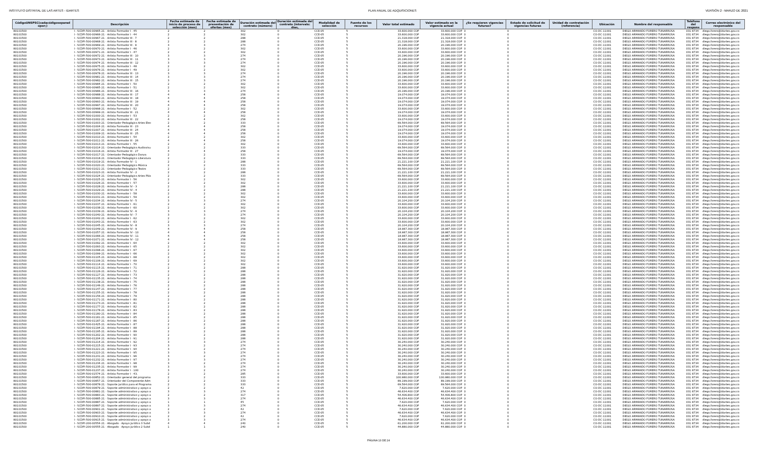INSTITUTO DISTRITAL DE LAS ARTES - IDARTES PLAN ANUAL DE ADQUISICIONES VERSIÓN 2 - MARZO DE 2021
| CódigoUNSPSC(cadacódigoseparad opor;) | Descripción | Fecha estimada de inicio de proceso de selección (mes) | Fecha estimada de presentación de ofertas (mes) | Duración estimada del contrato (número) | Duración estimada del contrato (intervalo: días, | Modalidad de selección | Fuente de los recursos | Valor total estimado | Valor estimado en la vigencia actual | ¿Se requieren vigencias futuras? | Estado de solicitud de vigencias futuras | Unidad de contratación (referencia) | Ubicación | Nombre del responsable | Teléfono del respons | Correo electrónico del responsable |
| --- | --- | --- | --- | --- | --- | --- | --- | --- | --- | --- | --- | --- | --- | --- | --- | --- |
| 80101500 | I - SCDPI-500-00965-21 - Artista Formador I - 45 | 2 | 2 | 302 | 0 | CCE-05 | 5 | 33.600.000 COP | 33.600.000 COP | 0 | 0 | | CO-DC-11001 | DIEGO ARMANDO FORERO TUNARROSA | 031 8734 | diego.forero@idartes.gov.co |
| 80101500 | I - SCDPI-500-00966-21 - Artista Formador I - 44 | 2 | 2 | 302 | 0 | CCE-05 | 5 | 33.600.000 COP | 33.600.000 COP | 0 | 0 | | CO-DC-11001 | DIEGO ARMANDO FORERO TUNARROSA | 031 8734 | diego.forero@idartes.gov.co |
| 80101500 | I - SCDPI-500-00967-21 - Artista Formador III - 7 | 2 | 2 | 288 | 0 | CCE-05 | 5 | 21.318.000 COP | 21.318.000 COP | 0 | 0 | | CO-DC-11001 | DIEGO ARMANDO FORERO TUNARROSA | 031 8734 | diego.forero@idartes.gov.co |
| 80101500 | I - SCDPI-500-00968-21 - Artista Formador III - 8 | 2 | 2 | 288 | 0 | CCE-05 | 5 | 21.318.000 COP | 21.318.000 COP | 0 | 0 | | CO-DC-11001 | DIEGO ARMANDO FORERO TUNARROSA | 031 8734 | diego.forero@idartes.gov.co |
| 80101500 | I - SCDPI-500-00969-21 - Artista Formador III - 9 | 3 | 3 | 274 | 0 | CCE-05 | 5 | 20.196.000 COP | 20.196.000 COP | 0 | 0 | | CO-DC-11001 | DIEGO ARMANDO FORERO TUNARROSA | 031 8734 | diego.forero@idartes.gov.co |
| 80101500 | I - SCDPI-500-00970-21 - Artista Formador I - 46 | 2 | 2 | 302 | 0 | CCE-05 | 5 | 33.600.000 COP | 33.600.000 COP | 0 | 0 | | CO-DC-11001 | DIEGO ARMANDO FORERO TUNARROSA | 031 8734 | diego.forero@idartes.gov.co |
| 80101500 | I - SCDPI-500-00971-21 - Artista Formador I - 47 | 2 | 2 | 302 | 0 | CCE-05 | 5 | 33.600.000 COP | 33.600.000 COP | 0 | 0 | | CO-DC-11001 | DIEGO ARMANDO FORERO TUNARROSA | 031 8734 | diego.forero@idartes.gov.co |
| 80101500 | I - SCDPI-500-00972-21 - Artista Formador III - 10 | 3 | 3 | 274 | 0 | CCE-05 | 5 | 20.196.000 COP | 20.196.000 COP | 0 | 0 | | CO-DC-11001 | DIEGO ARMANDO FORERO TUNARROSA | 031 8734 | diego.forero@idartes.gov.co |
| 80101500 | I - SCDPI-500-00973-21 - Artista Formador III - 11 | 3 | 3 | 274 | 0 | CCE-05 | 5 | 20.196.000 COP | 20.196.000 COP | 0 | 0 | | CO-DC-11001 | DIEGO ARMANDO FORERO TUNARROSA | 031 8734 | diego.forero@idartes.gov.co |
| 80101500 | I - SCDPI-500-00974-21 - Artista Formador III - 12 | 3 | 3 | 274 | 0 | CCE-05 | 5 | 20.196.000 COP | 20.196.000 COP | 0 | 0 | | CO-DC-11001 | DIEGO ARMANDO FORERO TUNARROSA | 031 8734 | diego.forero@idartes.gov.co |
| 80101500 | I - SCDPI-500-00975-21 - Artista Formador I - 48 | 2 | 2 | 302 | 0 | CCE-05 | 5 | 33.600.000 COP | 33.600.000 COP | 0 | 0 | | CO-DC-11001 | DIEGO ARMANDO FORERO TUNARROSA | 031 8734 | diego.forero@idartes.gov.co |
| 80101500 | I - SCDPI-500-00976-21 - Artista Formador I - 49 | 2 | 2 | 302 | 0 | CCE-05 | 5 | 33.600.000 COP | 33.600.000 COP | 0 | 0 | | CO-DC-11001 | DIEGO ARMANDO FORERO TUNARROSA | 031 8734 | diego.forero@idartes.gov.co |
| 80101500 | I - SCDPI-500-00978-21 - Artista Formador III - 13 | 3 | 3 | 274 | 0 | CCE-05 | 5 | 20.196.000 COP | 20.196.000 COP | 0 | 0 | | CO-DC-11001 | DIEGO ARMANDO FORERO TUNARROSA | 031 8734 | diego.forero@idartes.gov.co |
| 80101500 | I - SCDPI-500-00981-21 - Artista Formador III - 14 | 3 | 3 | 274 | 0 | CCE-05 | 5 | 20.196.000 COP | 20.196.000 COP | 0 | 0 | | CO-DC-11001 | DIEGO ARMANDO FORERO TUNARROSA | 031 8734 | diego.forero@idartes.gov.co |
| 80101500 | I - SCDPI-500-00982-21 - Artista Formador III - 15 | 3 | 3 | 274 | 0 | CCE-05 | 5 | 20.196.000 COP | 20.196.000 COP | 0 | 0 | | CO-DC-11001 | DIEGO ARMANDO FORERO TUNARROSA | 031 8734 | diego.forero@idartes.gov.co |
| 80101500 | I - SCDPI-500-00984-21 - Artista Formador I - 50 | 2 | 2 | 302 | 0 | CCE-05 | 5 | 33.600.000 COP | 33.600.000 COP | 0 | 0 | | CO-DC-11001 | DIEGO ARMANDO FORERO TUNARROSA | 031 8734 | diego.forero@idartes.gov.co |
| 80101500 | I - SCDPI-500-00985-21 - Artista Formador I - 51 | 2 | 2 | 302 | 0 | CCE-05 | 5 | 33.600.000 COP | 33.600.000 COP | 0 | 0 | | CO-DC-11001 | DIEGO ARMANDO FORERO TUNARROSA | 031 8734 | diego.forero@idartes.gov.co |
| 80101500 | I - SCDPI-500-00986-21 - Artista Formador III - 16 | 3 | 3 | 274 | 0 | CCE-05 | 5 | 20.196.000 COP | 20.196.000 COP | 0 | 0 | | CO-DC-11001 | DIEGO ARMANDO FORERO TUNARROSA | 031 8734 | diego.forero@idartes.gov.co |
| 80101500 | I - SCDPI-500-00988-21 - Artista Formador III - 17 | 4 | 4 | 258 | 0 | CCE-05 | 5 | 19.074.000 COP | 19.074.000 COP | 0 | 0 | | CO-DC-11001 | DIEGO ARMANDO FORERO TUNARROSA | 031 8734 | diego.forero@idartes.gov.co |
| 80101500 | I - SCDPI-500-00990-21 - Artista Formador III - 18 | 4 | 4 | 258 | 0 | CCE-05 | 5 | 19.074.000 COP | 19.074.000 COP | 0 | 0 | | CO-DC-11001 | DIEGO ARMANDO FORERO TUNARROSA | 031 8734 | diego.forero@idartes.gov.co |
| 80101500 | I - SCDPI-500-00993-21 - Artista Formador III - 19 | 4 | 4 | 258 | 0 | CCE-05 | 5 | 19.074.000 COP | 19.074.000 COP | 0 | 0 | | CO-DC-11001 | DIEGO ARMANDO FORERO TUNARROSA | 031 8734 | diego.forero@idartes.gov.co |
| 80101500 | I - SCDPI-500-00997-21 - Artista Formador III - 20 | 4 | 4 | 258 | 0 | CCE-05 | 5 | 19.074.000 COP | 19.074.000 COP | 0 | 0 | | CO-DC-11001 | DIEGO ARMANDO FORERO TUNARROSA | 031 8734 | diego.forero@idartes.gov.co |
| 80101500 | I - SCDPI-500-00998-21 - Artista Formador I - 52 | 2 | 2 | 302 | 0 | CCE-05 | 5 | 33.600.000 COP | 33.600.000 COP | 0 | 0 | | CO-DC-11001 | DIEGO ARMANDO FORERO TUNARROSA | 031 8734 | diego.forero@idartes.gov.co |
| 80101500 | I - SCDPI-500-00999-21 - Artista Formador III - 21 | 4 | 4 | 258 | 0 | CCE-05 | 5 | 19.074.000 COP | 19.074.000 COP | 0 | 0 | | CO-DC-11001 | DIEGO ARMANDO FORERO TUNARROSA | 031 8734 | diego.forero@idartes.gov.co |
| 80101500 | I - SCDPI-500-01000-21 - Artista Formador I - 53 | 2 | 2 | 302 | 0 | CCE-05 | 5 | 33.600.000 COP | 33.600.000 COP | 0 | 0 | | CO-DC-11001 | DIEGO ARMANDO FORERO TUNARROSA | 031 8734 | diego.forero@idartes.gov.co |
| 80101500 | I - SCDPI-500-01002-21 - Artista Formador III - 22 | 4 | 4 | 258 | 0 | CCE-05 | 5 | 19.074.000 COP | 19.074.000 COP | 0 | 0 | | CO-DC-11001 | DIEGO ARMANDO FORERO TUNARROSA | 031 8734 | diego.forero@idartes.gov.co |
| 80101500 | I - SCDPI-500-01003-21 - Orientador Pedagógico Artes Elec | 2 | 2 | 333 | 0 | CCE-05 | 5 | 69.564.000 COP | 69.564.000 COP | 0 | 0 | | CO-DC-11001 | DIEGO ARMANDO FORERO TUNARROSA | 031 8734 | diego.forero@idartes.gov.co |
| 80101500 | I - SCDPI-500-01004-21 - Artista Formador III - 23 | 4 | 4 | 258 | 0 | CCE-05 | 5 | 19.074.000 COP | 19.074.000 COP | 0 | 0 | | CO-DC-11001 | DIEGO ARMANDO FORERO TUNARROSA | 031 8734 | diego.forero@idartes.gov.co |
| 80101500 | I - SCDPI-500-01007-21 - Artista Formador III - 24 | 4 | 4 | 258 | 0 | CCE-05 | 5 | 19.074.000 COP | 19.074.000 COP | 0 | 0 | | CO-DC-11001 | DIEGO ARMANDO FORERO TUNARROSA | 031 8734 | diego.forero@idartes.gov.co |
| 80101500 | I - SCDPI-500-01009-21 - Artista Formador III - 25 | 4 | 4 | 258 | 0 | CCE-05 | 5 | 19.074.000 COP | 19.074.000 COP | 0 | 0 | | CO-DC-11001 | DIEGO ARMANDO FORERO TUNARROSA | 031 8734 | diego.forero@idartes.gov.co |
| 80101500 | I - SCDPI-500-01010-21 - Artista Formador I - 54 | 2 | 2 | 302 | 0 | CCE-05 | 5 | 33.600.000 COP | 33.600.000 COP | 0 | 0 | | CO-DC-11001 | DIEGO ARMANDO FORERO TUNARROSA | 031 8734 | diego.forero@idartes.gov.co |
| 80101500 | I - SCDPI-500-01011-21 - Artista Formador III - 26 | 4 | 4 | 258 | 0 | CCE-05 | 5 | 19.074.000 COP | 19.074.000 COP | 0 | 0 | | CO-DC-11001 | DIEGO ARMANDO FORERO TUNARROSA | 031 8734 | diego.forero@idartes.gov.co |
| 80101500 | I - SCDPI-500-01013-21 - Artista Formador I - 55 | 2 | 2 | 302 | 0 | CCE-05 | 5 | 33.600.000 COP | 33.600.000 COP | 0 | 0 | | CO-DC-11001 | DIEGO ARMANDO FORERO TUNARROSA | 031 8734 | diego.forero@idartes.gov.co |
| 80101500 | I - SCDPI-500-01014-21 - Orientador Pedagógico Audiovisu | 2 | 2 | 333 | 0 | CCE-05 | 5 | 69.564.000 COP | 69.564.000 COP | 0 | 0 | | CO-DC-11001 | DIEGO ARMANDO FORERO TUNARROSA | 031 8734 | diego.forero@idartes.gov.co |
| 80101500 | I - SCDPI-500-01016-21 - Artista Formador III - 27 | 4 | 4 | 258 | 0 | CCE-05 | 5 | 19.074.000 COP | 19.074.000 COP | 0 | 0 | | CO-DC-11001 | DIEGO ARMANDO FORERO TUNARROSA | 031 8734 | diego.forero@idartes.gov.co |
| 80101500 | I - SCDPI-500-01017-21 - Orientador Pedagógico Danza | 2 | 2 | 333 | 0 | CCE-05 | 5 | 69.564.000 COP | 69.564.000 COP | 0 | 0 | | CO-DC-11001 | DIEGO ARMANDO FORERO TUNARROSA | 031 8734 | diego.forero@idartes.gov.co |
| 80101500 | I - SCDPI-500-01018-21 - Orientador Pedagógico Literatura | 2 | 2 | 333 | 0 | CCE-05 | 5 | 69.564.000 COP | 69.564.000 COP | 0 | 0 | | CO-DC-11001 | DIEGO ARMANDO FORERO TUNARROSA | 031 8734 | diego.forero@idartes.gov.co |
| 80101500 | I - SCDPI-500-01019-21 - Artista Formador IV - 1 | 2 | 2 | 288 | 0 | CCE-05 | 5 | 21.221.100 COP | 21.221.100 COP | 0 | 0 | | CO-DC-11001 | DIEGO ARMANDO FORERO TUNARROSA | 031 8734 | diego.forero@idartes.gov.co |
| 80101500 | I - SCDPI-500-01020-21 - Orientador Pedagógico Música | 2 | 2 | 333 | 0 | CCE-05 | 5 | 69.564.000 COP | 69.564.000 COP | 0 | 0 | | CO-DC-11001 | DIEGO ARMANDO FORERO TUNARROSA | 031 8734 | diego.forero@idartes.gov.co |
| 80101500 | I - SCDPI-500-01021-21 - Orientador Pedagógico Teatro | 2 | 2 | 333 | 0 | CCE-05 | 5 | 69.564.000 COP | 69.564.000 COP | 0 | 0 | | CO-DC-11001 | DIEGO ARMANDO FORERO TUNARROSA | 031 8734 | diego.forero@idartes.gov.co |
| 80101500 | I - SCDPI-500-01023-21 - Artista Formador IV - 2 | 2 | 2 | 288 | 0 | CCE-05 | 5 | 21.221.100 COP | 21.221.100 COP | 0 | 0 | | CO-DC-11001 | DIEGO ARMANDO FORERO TUNARROSA | 031 8734 | diego.forero@idartes.gov.co |
| 80101500 | I - SCDPI-500-01024-21 - Orientador Pedagógico Artes Plás | 2 | 2 | 333 | 0 | CCE-05 | 5 | 69.564.000 COP | 69.564.000 COP | 0 | 0 | | CO-DC-11001 | DIEGO ARMANDO FORERO TUNARROSA | 031 8734 | diego.forero@idartes.gov.co |
| 80101500 | I - SCDPI-500-01025-21 - Artista Formador I - 56 | 2 | 2 | 302 | 0 | CCE-05 | 5 | 33.600.000 COP | 33.600.000 COP | 0 | 0 | | CO-DC-11001 | DIEGO ARMANDO FORERO TUNARROSA | 031 8734 | diego.forero@idartes.gov.co |
| 80101500 | I - SCDPI-500-01026-21 - Artista Formador I - 57 | 2 | 2 | 302 | 0 | CCE-05 | 5 | 33.600.000 COP | 33.600.000 COP | 0 | 0 | | CO-DC-11001 | DIEGO ARMANDO FORERO TUNARROSA | 031 8734 | diego.forero@idartes.gov.co |
| 80101500 | I - SCDPI-500-01028-21 - Artista Formador IV - 3 | 2 | 2 | 288 | 0 | CCE-05 | 5 | 21.221.100 COP | 21.221.100 COP | 0 | 0 | | CO-DC-11001 | DIEGO ARMANDO FORERO TUNARROSA | 031 8734 | diego.forero@idartes.gov.co |
| 80101500 | I - SCDPI-500-01029-21 - Artista Formador IV - 4 | 2 | 2 | 288 | 0 | CCE-05 | 5 | 21.221.100 COP | 21.221.100 COP | 0 | 0 | | CO-DC-11001 | DIEGO ARMANDO FORERO TUNARROSA | 031 8734 | diego.forero@idartes.gov.co |
| 80101500 | I - SCDPI-500-01030-21 - Artista Formador I - 58 | 2 | 2 | 302 | 0 | CCE-05 | 5 | 33.600.000 COP | 33.600.000 COP | 0 | 0 | | CO-DC-11001 | DIEGO ARMANDO FORERO TUNARROSA | 031 8734 | diego.forero@idartes.gov.co |
| 80101500 | I - SCDPI-500-01031-21 - Artista Formador I - 59 | 2 | 2 | 302 | 0 | CCE-05 | 5 | 33.600.000 COP | 33.600.000 COP | 0 | 0 | | CO-DC-11001 | DIEGO ARMANDO FORERO TUNARROSA | 031 8734 | diego.forero@idartes.gov.co |
| 80101500 | I - SCDPI-500-01034-21 - Artista Formador IV - 5 | 3 | 3 | 274 | 0 | CCE-05 | 5 | 20.104.200 COP | 20.104.200 COP | 0 | 0 | | CO-DC-11001 | DIEGO ARMANDO FORERO TUNARROSA | 031 8734 | diego.forero@idartes.gov.co |
| 80101500 | I - SCDPI-500-01037-21 - Artista Formador I - 61 | 2 | 2 | 302 | 0 | CCE-05 | 5 | 33.600.000 COP | 33.600.000 COP | 0 | 0 | | CO-DC-11001 | DIEGO ARMANDO FORERO TUNARROSA | 031 8734 | diego.forero@idartes.gov.co |
| 80101500 | I - SCDPI-500-01038-21 - Artista Formador I - 60 | 2 | 2 | 302 | 0 | CCE-05 | 5 | 33.600.000 COP | 33.600.000 COP | 0 | 0 | | CO-DC-11001 | DIEGO ARMANDO FORERO TUNARROSA | 031 8734 | diego.forero@idartes.gov.co |
| 80101500 | I - SCDPI-500-01039-21 - Artista Formador IV - 6 | 3 | 3 | 274 | 0 | CCE-05 | 5 | 20.104.200 COP | 20.104.200 COP | 0 | 0 | | CO-DC-11001 | DIEGO ARMANDO FORERO TUNARROSA | 031 8734 | diego.forero@idartes.gov.co |
| 80101500 | I - SCDPI-500-01040-21 - Artista Formador IV - 7 | 3 | 3 | 274 | 0 | CCE-05 | 5 | 20.104.200 COP | 20.104.200 COP | 0 | 0 | | CO-DC-11001 | DIEGO ARMANDO FORERO TUNARROSA | 031 8734 | diego.forero@idartes.gov.co |
| 80101500 | I - SCDPI-500-01042-21 - Artista Formador I - 62 | 2 | 2 | 302 | 0 | CCE-05 | 5 | 33.600.000 COP | 33.600.000 COP | 0 | 0 | | CO-DC-11001 | DIEGO ARMANDO FORERO TUNARROSA | 031 8734 | diego.forero@idartes.gov.co |
| 80101500 | I - SCDPI-500-01043-21 - Artista Formador I - 63 | 2 | 2 | 302 | 0 | CCE-05 | 5 | 33.600.000 COP | 33.600.000 COP | 0 | 0 | | CO-DC-11001 | DIEGO ARMANDO FORERO TUNARROSA | 031 8734 | diego.forero@idartes.gov.co |
| 80101500 | I - SCDPI-500-01045-21 - Artista Formador IV - 8 | 3 | 3 | 274 | 0 | CCE-05 | 5 | 20.104.200 COP | 20.104.200 COP | 0 | 0 | | CO-DC-11001 | DIEGO ARMANDO FORERO TUNARROSA | 031 8734 | diego.forero@idartes.gov.co |
| 80101500 | I - SCDPI-500-01049-21 - Artista Formador IV - 9 | 4 | 4 | 258 | 0 | CCE-05 | 5 | 18.987.300 COP | 18.987.300 COP | 0 | 0 | | CO-DC-11001 | DIEGO ARMANDO FORERO TUNARROSA | 031 8734 | diego.forero@idartes.gov.co |
| 80101500 | I - SCDPI-500-01057-21 - Artista Formador IV - 10 | 4 | 4 | 258 | 0 | CCE-05 | 5 | 18.987.300 COP | 18.987.300 COP | 0 | 0 | | CO-DC-11001 | DIEGO ARMANDO FORERO TUNARROSA | 031 8734 | diego.forero@idartes.gov.co |
| 80101500 | I - SCDPI-500-01066-21 - Artista Formador IV - 11 | 4 | 4 | 258 | 0 | CCE-05 | 5 | 18.987.300 COP | 18.987.300 COP | 0 | 0 | | CO-DC-11001 | DIEGO ARMANDO FORERO TUNARROSA | 031 8734 | diego.forero@idartes.gov.co |
| 80101500 | I - SCDPI-500-01071-21 - Artista Formador IV - 12 | 4 | 4 | 258 | 0 | CCE-05 | 5 | 18.987.300 COP | 18.987.300 COP | 0 | 0 | | CO-DC-11001 | DIEGO ARMANDO FORERO TUNARROSA | 031 8734 | diego.forero@idartes.gov.co |
| 80101500 | I - SCDPI-500-01092-21 - Artista Formador I - 64 | 2 | 2 | 302 | 0 | CCE-05 | 5 | 33.600.000 COP | 33.600.000 COP | 0 | 0 | | CO-DC-11001 | DIEGO ARMANDO FORERO TUNARROSA | 031 8734 | diego.forero@idartes.gov.co |
| 80101500 | I - SCDPI-500-01093-21 - Artista Formador I - 65 | 2 | 2 | 302 | 0 | CCE-05 | 5 | 33.600.000 COP | 33.600.000 COP | 0 | 0 | | CO-DC-11001 | DIEGO ARMANDO FORERO TUNARROSA | 031 8734 | diego.forero@idartes.gov.co |
| 80101500 | I - SCDPI-500-01098-21 - Artista Formador I - 67 | 2 | 2 | 302 | 0 | CCE-05 | 5 | 33.600.000 COP | 33.600.000 COP | 0 | 0 | | CO-DC-11001 | DIEGO ARMANDO FORERO TUNARROSA | 031 8734 | diego.forero@idartes.gov.co |
| 80101500 | I - SCDPI-500-01099-21 - Artista Formador I - 66 | 2 | 2 | 302 | 0 | CCE-05 | 5 | 33.600.000 COP | 33.600.000 COP | 0 | 0 | | CO-DC-11001 | DIEGO ARMANDO FORERO TUNARROSA | 031 8734 | diego.forero@idartes.gov.co |
| 80101500 | I - SCDPI-500-01105-21 - Artista Formador I - 68 | 2 | 2 | 302 | 0 | CCE-05 | 5 | 33.600.000 COP | 33.600.000 COP | 0 | 0 | | CO-DC-11001 | DIEGO ARMANDO FORERO TUNARROSA | 031 8734 | diego.forero@idartes.gov.co |
| 80101500 | I - SCDPI-500-01106-21 - Artista Formador I - 69 | 2 | 2 | 302 | 0 | CCE-05 | 5 | 33.600.000 COP | 33.600.000 COP | 0 | 0 | | CO-DC-11001 | DIEGO ARMANDO FORERO TUNARROSA | 031 8734 | diego.forero@idartes.gov.co |
| 80101500 | I - SCDPI-500-01114-21 - Artista Formador I - 70 | 2 | 2 | 302 | 0 | CCE-05 | 5 | 33.600.000 COP | 33.600.000 COP | 0 | 0 | | CO-DC-11001 | DIEGO ARMANDO FORERO TUNARROSA | 031 8734 | diego.forero@idartes.gov.co |
| 80101500 | I - SCDPI-500-01115-21 - Artista Formador I - 71 | 2 | 2 | 288 | 0 | CCE-05 | 5 | 31.920.000 COP | 31.920.000 COP | 0 | 0 | | CO-DC-11001 | DIEGO ARMANDO FORERO TUNARROSA | 031 8734 | diego.forero@idartes.gov.co |
| 80101500 | I - SCDPI-500-01126-21 - Artista Formador I - 72 | 2 | 2 | 288 | 0 | CCE-05 | 5 | 31.920.000 COP | 31.920.000 COP | 0 | 0 | | CO-DC-11001 | DIEGO ARMANDO FORERO TUNARROSA | 031 8734 | diego.forero@idartes.gov.co |
| 80101500 | I - SCDPI-500-01127-21 - Artista Formador I - 73 | 2 | 2 | 288 | 0 | CCE-05 | 5 | 31.920.000 COP | 31.920.000 COP | 0 | 0 | | CO-DC-11001 | DIEGO ARMANDO FORERO TUNARROSA | 031 8734 | diego.forero@idartes.gov.co |
| 80101500 | I - SCDPI-500-01135-21 - Artista Formador I - 74 | 2 | 2 | 288 | 0 | CCE-05 | 5 | 31.920.000 COP | 31.920.000 COP | 0 | 0 | | CO-DC-11001 | DIEGO ARMANDO FORERO TUNARROSA | 031 8734 | diego.forero@idartes.gov.co |
| 80101500 | I - SCDPI-500-01138-21 - Artista Formador I - 75 | 2 | 2 | 288 | 0 | CCE-05 | 5 | 31.920.000 COP | 31.920.000 COP | 0 | 0 | | CO-DC-11001 | DIEGO ARMANDO FORERO TUNARROSA | 031 8734 | diego.forero@idartes.gov.co |
| 80101500 | I - SCDPI-500-01146-21 - Artista Formador I - 76 | 2 | 2 | 288 | 0 | CCE-05 | 5 | 31.920.000 COP | 31.920.000 COP | 0 | 0 | | CO-DC-11001 | DIEGO ARMANDO FORERO TUNARROSA | 031 8734 | diego.forero@idartes.gov.co |
| 80101500 | I - SCDPI-500-01147-21 - Artista Formador I - 77 | 2 | 2 | 288 | 0 | CCE-05 | 5 | 31.920.000 COP | 31.920.000 COP | 0 | 0 | | CO-DC-11001 | DIEGO ARMANDO FORERO TUNARROSA | 031 8734 | diego.forero@idartes.gov.co |
| 80101500 | I - SCDPI-500-01155-21 - Artista Formador I - 78 | 2 | 2 | 288 | 0 | CCE-05 | 5 | 31.920.000 COP | 31.920.000 COP | 0 | 0 | | CO-DC-11001 | DIEGO ARMANDO FORERO TUNARROSA | 031 8734 | diego.forero@idartes.gov.co |
| 80101500 | I - SCDPI-500-01156-21 - Artista Formador I - 79 | 2 | 2 | 288 | 0 | CCE-05 | 5 | 31.920.000 COP | 31.920.000 COP | 0 | 0 | | CO-DC-11001 | DIEGO ARMANDO FORERO TUNARROSA | 031 8734 | diego.forero@idartes.gov.co |
| 80101500 | I - SCDPI-500-01171-21 - Artista Formador I - 80 | 2 | 2 | 288 | 0 | CCE-05 | 5 | 31.920.000 COP | 31.920.000 COP | 0 | 0 | | CO-DC-11001 | DIEGO ARMANDO FORERO TUNARROSA | 031 8734 | diego.forero@idartes.gov.co |
| 80101500 | I - SCDPI-500-01173-21 - Artista Formador I - 81 | 2 | 2 | 288 | 0 | CCE-05 | 5 | 31.920.000 COP | 31.920.000 COP | 0 | 0 | | CO-DC-11001 | DIEGO ARMANDO FORERO TUNARROSA | 031 8734 | diego.forero@idartes.gov.co |
| 80101500 | I - SCDPI-500-01177-21 - Artista Formador I - 82 | 2 | 2 | 288 | 0 | CCE-05 | 5 | 31.920.000 COP | 31.920.000 COP | 0 | 0 | | CO-DC-11001 | DIEGO ARMANDO FORERO TUNARROSA | 031 8734 | diego.forero@idartes.gov.co |
| 80101500 | I - SCDPI-500-01178-21 - Artista Formador I - 83 | 2 | 2 | 288 | 0 | CCE-05 | 5 | 31.920.000 COP | 31.920.000 COP | 0 | 0 | | CO-DC-11001 | DIEGO ARMANDO FORERO TUNARROSA | 031 8734 | diego.forero@idartes.gov.co |
| 80101500 | I - SCDPI-500-01180-21 - Artista Formador I - 84 | 2 | 2 | 288 | 0 | CCE-05 | 5 | 31.920.000 COP | 31.920.000 COP | 0 | 0 | | CO-DC-11001 | DIEGO ARMANDO FORERO TUNARROSA | 031 8734 | diego.forero@idartes.gov.co |
| 80101500 | I - SCDPI-500-01181-21 - Artista Formador I - 85 | 2 | 2 | 288 | 0 | CCE-05 | 5 | 31.920.000 COP | 31.920.000 COP | 0 | 0 | | CO-DC-11001 | DIEGO ARMANDO FORERO TUNARROSA | 031 8734 | diego.forero@idartes.gov.co |
| 80101500 | I - SCDPI-500-01187-21 - Artista Formador I - 86 | 2 | 2 | 288 | 0 | CCE-05 | 5 | 31.920.000 COP | 31.920.000 COP | 0 | 0 | | CO-DC-11001 | DIEGO ARMANDO FORERO TUNARROSA | 031 8734 | diego.forero@idartes.gov.co |
| 80101500 | I - SCDPI-500-01425-21 - Artista Formador I - 87 | 2 | 2 | 288 | 0 | CCE-05 | 5 | 31.920.000 COP | 31.920.000 COP | 0 | 0 | | CO-DC-11001 | DIEGO ARMANDO FORERO TUNARROSA | 031 8734 | diego.forero@idartes.gov.co |
| 80101500 | I - SCDPI-500-01194-21 - Artista Formador I - 88 | 2 | 2 | 288 | 0 | CCE-05 | 5 | 31.920.000 COP | 31.920.000 COP | 0 | 0 | | CO-DC-11001 | DIEGO ARMANDO FORERO TUNARROSA | 031 8734 | diego.forero@idartes.gov.co |
| 80101500 | I - SCDPI-500-01195-21 - Artista Formador I - 89 | 2 | 2 | 288 | 0 | CCE-05 | 5 | 31.920.000 COP | 31.920.000 COP | 0 | 0 | | CO-DC-11001 | DIEGO ARMANDO FORERO TUNARROSA | 031 8734 | diego.forero@idartes.gov.co |
| 80101500 | I - SCDPI-500-01202-21 - Artista Formador I - 90 | 2 | 2 | 288 | 0 | CCE-05 | 5 | 31.920.000 COP | 31.920.000 COP | 0 | 0 | | CO-DC-11001 | DIEGO ARMANDO FORERO TUNARROSA | 031 8734 | diego.forero@idartes.gov.co |
| 80101500 | I - SCDPI-500-01204-21 - Artista Formador I - 91 | 2 | 2 | 288 | 0 | CCE-05 | 5 | 31.920.000 COP | 31.920.000 COP | 0 | 0 | | CO-DC-11001 | DIEGO ARMANDO FORERO TUNARROSA | 031 8734 | diego.forero@idartes.gov.co |
| 80101500 | I - SCDPI-500-01214-21 - Artista Formador I - 92 | 3 | 3 | 274 | 0 | CCE-05 | 5 | 30.240.000 COP | 30.240.000 COP | 0 | 0 | | CO-DC-11001 | DIEGO ARMANDO FORERO TUNARROSA | 031 8734 | diego.forero@idartes.gov.co |
| 80101500 | I - SCDPI-500-01215-21 - Artista Formador I - 93 | 3 | 2 | 274 | 0 | CCE-05 | 5 | 30.240.000 COP | 30.240.000 COP | 0 | 0 | | CO-DC-11001 | DIEGO ARMANDO FORERO TUNARROSA | 031 8734 | diego.forero@idartes.gov.co |
| 80101500 | I - SCDPI-500-01221-21 - Artista Formador I - 94 | 3 | 2 | 274 | 0 | CCE-05 | 5 | 30.240.000 COP | 30.240.000 COP | 0 | 0 | | CO-DC-11001 | DIEGO ARMANDO FORERO TUNARROSA | 031 8734 | diego.forero@idartes.gov.co |
| 80101500 | I - SCDPI-500-01223-21 - Artista Formador I - 95 | 3 | 3 | 274 | 0 | CCE-05 | 5 | 30.240.000 COP | 30.240.000 COP | 0 | 0 | | CO-DC-11001 | DIEGO ARMANDO FORERO TUNARROSA | 031 8734 | diego.forero@idartes.gov.co |
| 80101500 | I - SCDPI-500-01231-21 - Artista Formador I - 96 | 3 | 2 | 274 | 0 | CCE-05 | 5 | 30.240.000 COP | 30.240.000 COP | 0 | 0 | | CO-DC-11001 | DIEGO ARMANDO FORERO TUNARROSA | 031 8734 | diego.forero@idartes.gov.co |
| 80101500 | I - SCDPI-500-01232-21 - Artista Formador I - 97 | 3 | 3 | 274 | 0 | CCE-05 | 5 | 30.240.000 COP | 30.240.000 COP | 0 | 0 | | CO-DC-11001 | DIEGO ARMANDO FORERO TUNARROSA | 031 8734 | diego.forero@idartes.gov.co |
| 80101500 | I - SCDPI-500-01234-21 - Artista Formador I - 98 | 3 | 2 | 274 | 0 | CCE-05 | 5 | 30.240.000 COP | 30.240.000 COP | 0 | 0 | | CO-DC-11001 | DIEGO ARMANDO FORERO TUNARROSA | 031 8734 | diego.forero@idartes.gov.co |
| 80101500 | I - SCDPI-500-01235-21 - Artista Formador I - 99 | 3 | 3 | 274 | 0 | CCE-05 | 5 | 30.240.000 COP | 30.240.000 COP | 0 | 0 | | CO-DC-11001 | DIEGO ARMANDO FORERO TUNARROSA | 031 8734 | diego.forero@idartes.gov.co |
| 80101500 | I - SCDPI-500-01237-21 - Artista Formador I - 100 | 3 | 2 | 274 | 0 | CCE-05 | 5 | 30.240.000 COP | 30.240.000 COP | 0 | 0 | | CO-DC-11001 | DIEGO ARMANDO FORERO TUNARROSA | 031 8734 | diego.forero@idartes.gov.co |
| 80101500 | I - SCDPI-500-01574-21 - Artista Formador I - 43. | 2 | 2 | 285 | 0 | CCE-05 | 5 | 33.600.000 COP | 33.600.000 COP | 0 | 0 | | CO-DC-11001 | DIEGO ARMANDO FORERO TUNARROSA | 031 8734 | diego.forero@idartes.gov.co |
| 80101500 | I - SCDPI-500-00852-21 - Orientador general del programa | 2 | 2 | 333 | 0 | CCE-05 | 5 | 100.980.000 COP | 100.980.000 COP | 0 | 0 | | CO-DC-11001 | DIEGO ARMANDO FORERO TUNARROSA | 031 8734 | diego.forero@idartes.gov.co |
| 80101500 | I - SCDPI-500-00857-21 - Orientador del Componente Adm | 2 | 2 | 333 | 0 | CCE-05 | 5 | 89.199.000 COP | 89.199.000 COP | 0 | 0 | | CO-DC-11001 | DIEGO ARMANDO FORERO TUNARROSA | 031 8734 | diego.forero@idartes.gov.co |
| 80101500 | I - SCDPI-500-00878-21 - Soporte jurídico para el Programa | 2 | 2 | 333 | 0 | CCE-05 | 5 | 69.564.000 COP | 69.564.000 COP | 0 | 0 | | CO-DC-11001 | DIEGO ARMANDO FORERO TUNARROSA | 031 8734 | diego.forero@idartes.gov.co |
| 80101500 | I - SCDPI-500-00879-21 - Soporte administrativo y apoyo a | 2 | 2 | 42 | 0 | CCE-05 | 5 | 7.620.000 COP | 7.620.000 COP | 0 | 0 | | CO-DC-11001 | DIEGO ARMANDO FORERO TUNARROSA | 031 8734 | diego.forero@idartes.gov.co |
| 80101500 | I - SCDPI-500-00881-21 - Soporte administrativo y apoyo a | 3 | 3 | 274 | 0 | CCE-05 | 5 | 46.634.400 COP | 46.634.400 COP | 0 | 0 | | CO-DC-11001 | DIEGO ARMANDO FORERO TUNARROSA | 031 8734 | diego.forero@idartes.gov.co |
| 80101500 | I - SCDPI-500-00883-21 - Soporte administrativo y apoyo a | 2 | 2 | 317 | 0 | CCE-05 | 5 | 54.406.800 COP | 54.406.800 COP | 0 | 0 | | CO-DC-11001 | DIEGO ARMANDO FORERO TUNARROSA | 031 8734 | diego.forero@idartes.gov.co |
| 80101500 | I - SCDPI-500-00885-21 - Soporte administrativo y apoyo a | 3 | 3 | 274 | 0 | CCE-05 | 5 | 46.634.400 COP | 46.634.400 COP | 0 | 0 | | CO-DC-11001 | DIEGO ARMANDO FORERO TUNARROSA | 031 8734 | diego.forero@idartes.gov.co |
| 80101500 | I - SCDPI-500-00887-21 - Soporte administrativo y apoyo a | 1 | 1 | 45 | 0 | CCE-05 | 5 | 7.620.000 COP | 7.620.000 COP | 0 | 0 | | CO-DC-11001 | DIEGO ARMANDO FORERO TUNARROSA | 031 8734 | diego.forero@idartes.gov.co |
| 80101500 | I - SCDPI-500-00897-21 - Soporte administrativo y apoyo a | 3 | 3 | 274 | 0 | CCE-05 | 5 | 46.634.400 COP | 46.634.400 COP | 0 | 0 | | CO-DC-11001 | DIEGO ARMANDO FORERO TUNARROSA | 031 8734 | diego.forero@idartes.gov.co |
| 80101500 | I - SCDPI-500-00901-21 - Soporte administrativo y apoyo a | 2 | 2 | 42 | 0 | CCE-05 | 5 | 7.620.000 COP | 7.620.000 COP | 0 | 0 | | CO-DC-11001 | DIEGO ARMANDO FORERO TUNARROSA | 031 8734 | diego.forero@idartes.gov.co |
| 80101500 | I - SCDPI-500-00903-21 - Soporte administrativo y apoyo a | 3 | 3 | 274 | 0 | CCE-05 | 5 | 46.634.400 COP | 46.634.400 COP | 0 | 0 | | CO-DC-11001 | DIEGO ARMANDO FORERO TUNARROSA | 031 8734 | diego.forero@idartes.gov.co |
| 80101500 | I - SCDPI-500-00910-21 - Soporte administrativo y apoyo a | 2 | 2 | 42 | 0 | CCE-05 | 5 | 7.620.000 COP | 7.620.000 COP | 0 | 0 | | CO-DC-11001 | DIEGO ARMANDO FORERO TUNARROSA | 031 8734 | diego.forero@idartes.gov.co |
| 80101500 | I - SCDPI-500-00915-21 - Soporte administrativo y apoyo a | 3 | 3 | 274 | 0 | CCE-05 | 5 | 46.634.400 COP | 46.634.400 COP | 0 | 0 | | CO-DC-11001 | DIEGO ARMANDO FORERO TUNARROSA | 031 8734 | diego.forero@idartes.gov.co |
| 80101500 | I - SCDPI-200-00554-21 - Abogado - Apoyo Jurídico 3 Subd | 4 | 4 | 240 | 0 | CCE-05 | 5 | 61.200.000 COP | 61.200.000 COP | 0 | 0 | | CO-DC-11001 | DIEGO ARMANDO FORERO TUNARROSA | 031 8734 | diego.forero@idartes.gov.co |
| 80101500 | I - SCDPI-200-00555-21 - Abogado - Apoyo Jurídico 2 Subd | 1 | 1 | 240 | 0 | CCE-05 | 5 | 44.880.000 COP | 44.880.000 COP | 0 | 0 | | CO-DC-11001 | DIEGO ARMANDO FORERO TUNARROSA | 031 8734 | diego.forero@idartes.gov.co |
PÁGINA 13 DE 24